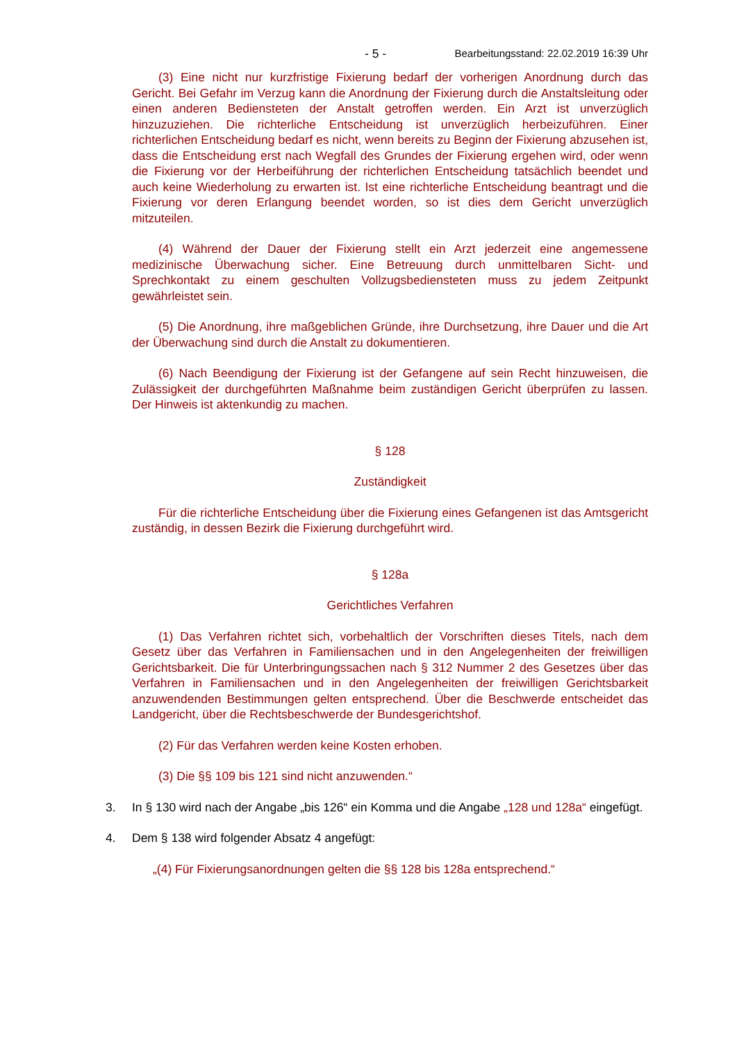- 5 - Bearbeitungsstand: 22.02.2019 16:39 Uhr
(3) Eine nicht nur kurzfristige Fixierung bedarf der vorherigen Anordnung durch das Gericht. Bei Gefahr im Verzug kann die Anordnung der Fixierung durch die Anstaltsleitung oder einen anderen Bediensteten der Anstalt getroffen werden. Ein Arzt ist unverzüglich hinzuzuziehen. Die richterliche Entscheidung ist unverzüglich herbeizuführen. Einer richterlichen Entscheidung bedarf es nicht, wenn bereits zu Beginn der Fixierung abzusehen ist, dass die Entscheidung erst nach Wegfall des Grundes der Fixierung ergehen wird, oder wenn die Fixierung vor der Herbeiführung der richterlichen Entscheidung tatsächlich beendet und auch keine Wiederholung zu erwarten ist. Ist eine richterliche Entscheidung beantragt und die Fixierung vor deren Erlangung beendet worden, so ist dies dem Gericht unverzüglich mitzuteilen.
(4) Während der Dauer der Fixierung stellt ein Arzt jederzeit eine angemessene medizinische Überwachung sicher. Eine Betreuung durch unmittelbaren Sicht- und Sprechkontakt zu einem geschulten Vollzugsbediensteten muss zu jedem Zeitpunkt gewährleistet sein.
(5) Die Anordnung, ihre maßgeblichen Gründe, ihre Durchsetzung, ihre Dauer und die Art der Überwachung sind durch die Anstalt zu dokumentieren.
(6) Nach Beendigung der Fixierung ist der Gefangene auf sein Recht hinzuweisen, die Zulässigkeit der durchgeführten Maßnahme beim zuständigen Gericht überprüfen zu lassen. Der Hinweis ist aktenkundig zu machen.
§ 128
Zuständigkeit
Für die richterliche Entscheidung über die Fixierung eines Gefangenen ist das Amtsgericht zuständig, in dessen Bezirk die Fixierung durchgeführt wird.
§ 128a
Gerichtliches Verfahren
(1) Das Verfahren richtet sich, vorbehaltlich der Vorschriften dieses Titels, nach dem Gesetz über das Verfahren in Familiensachen und in den Angelegenheiten der freiwilligen Gerichtsbarkeit. Die für Unterbringungssachen nach § 312 Nummer 2 des Gesetzes über das Verfahren in Familiensachen und in den Angelegenheiten der freiwilligen Gerichtsbarkeit anzuwendenden Bestimmungen gelten entsprechend. Über die Beschwerde entscheidet das Landgericht, über die Rechtsbeschwerde der Bundesgerichtshof.
(2) Für das Verfahren werden keine Kosten erhoben.
(3) Die §§ 109 bis 121 sind nicht anzuwenden.“
3. In § 130 wird nach der Angabe „bis 126“ ein Komma und die Angabe „128 und 128a“ eingefügt.
4. Dem § 138 wird folgender Absatz 4 angefügt:
„(4) Für Fixierungsanordnungen gelten die §§ 128 bis 128a entsprechend.“